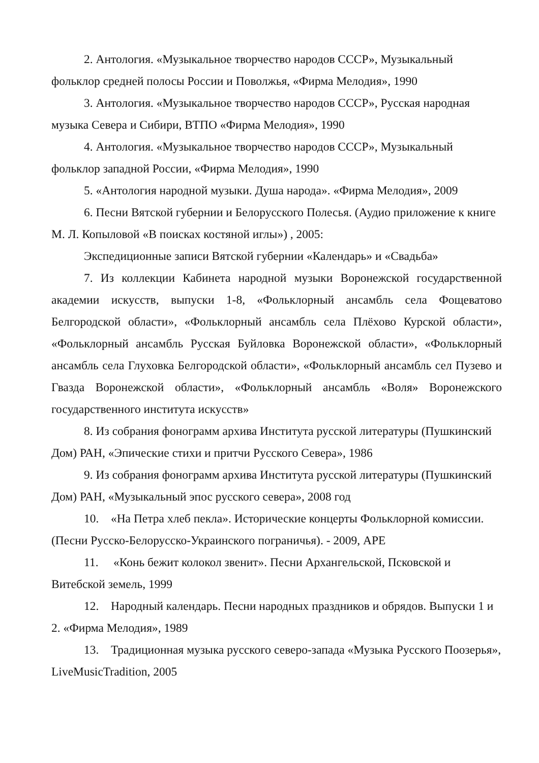2. Антология. «Музыкальное творчество народов СССР», Музыкальный фольклор средней полосы России и Поволжья, «Фирма Мелодия», 1990
3. Антология. «Музыкальное творчество народов СССР», Русская народная музыка Севера и Сибири, ВТПО «Фирма Мелодия», 1990
4. Антология. «Музыкальное творчество народов СССР», Музыкальный фольклор западной России, «Фирма Мелодия», 1990
5. «Антология народной музыки. Душа народа». «Фирма Мелодия», 2009
6. Песни Вятской губернии и Белорусского Полесья. (Аудио приложение к книге М. Л. Копыловой «В поисках костяной иглы») , 2005:
Экспедиционные записи Вятской губернии «Календарь» и «Свадьба»
7. Из коллекции Кабинета народной музыки Воронежской государственной академии искусств, выпуски 1-8, «Фольклорный ансамбль села Фощеватово Белгородской области», «Фольклорный ансамбль села Плёхово Курской области», «Фольклорный ансамбль Русская Буйловка Воронежской области», «Фольклорный ансамбль села Глуховка Белгородской области», «Фольклорный ансамбль сел Пузево и Гвазда Воронежской области», «Фольклорный ансамбль «Воля» Воронежского государственного института искусств»
8. Из собрания фонограмм архива Института русской литературы (Пушкинский Дом) РАН, «Эпические стихи и притчи Русского Севера», 1986
9. Из собрания фонограмм архива Института русской литературы (Пушкинский Дом) РАН, «Музыкальный эпос русского севера», 2008 год
10. «На Петра хлеб пекла». Исторические концерты Фольклорной комиссии. (Песни Русско-Белорусско-Украинского пограничья). - 2009, АРЕ
11. «Конь бежит колокол звенит». Песни Архангельской, Псковской и Витебской земель, 1999
12. Народный календарь. Песни народных праздников и обрядов. Выпуски 1 и 2. «Фирма Мелодия», 1989
13. Традиционная музыка русского северо-запада «Музыка Русского Поозерья», LiveMusicTradition, 2005